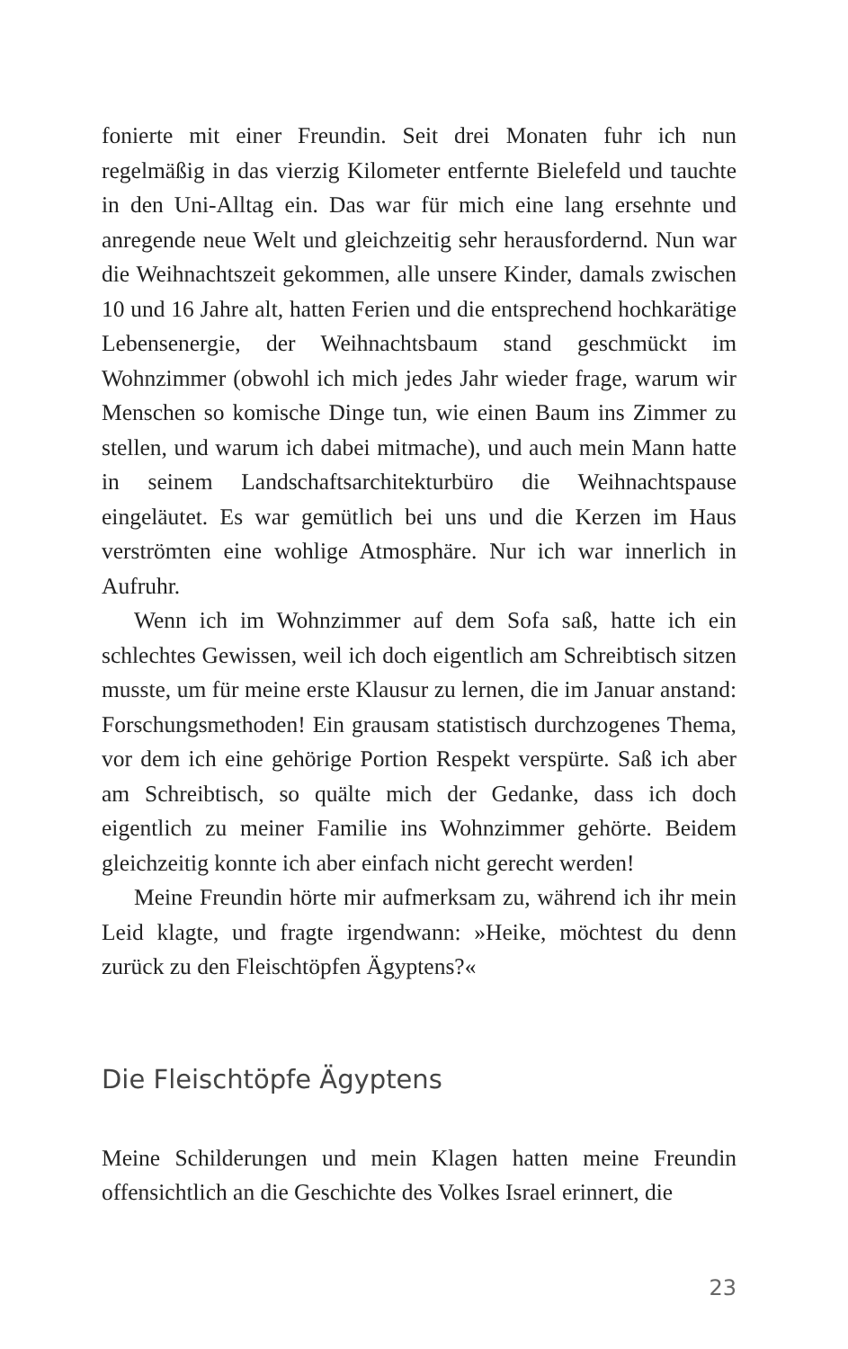fonierte mit einer Freundin. Seit drei Monaten fuhr ich nun regel­mäßig in das vierzig Kilometer entfernte Bielefeld und tauchte in den Uni-Alltag ein. Das war für mich eine lang ersehnte und anre­gende neue Welt und gleichzeitig sehr herausfordernd. Nun war die Weihnachtszeit gekommen, alle unsere Kinder, damals zwischen 10 und 16 Jahre alt, hatten Ferien und die entsprechend hochka­rätige Lebensenergie, der Weihnachtsbaum stand geschmückt im Wohnzimmer (obwohl ich mich jedes Jahr wieder frage, warum wir Menschen so komische Dinge tun, wie einen Baum ins Zimmer zu stellen, und warum ich dabei mitmache), und auch mein Mann hatte in seinem Landschaftsarchitekturbüro die Weihnachtspau­se eingeläutet. Es war gemütlich bei uns und die Kerzen im Haus verströmten eine wohlige Atmosphäre. Nur ich war innerlich in Aufruhr.
Wenn ich im Wohnzimmer auf dem Sofa saß, hatte ich ein schlechtes Gewissen, weil ich doch eigentlich am Schreibtisch sit­zen musste, um für meine erste Klausur zu lernen, die im Januar anstand: Forschungsmethoden! Ein grausam statistisch durchzoge­nes Thema, vor dem ich eine gehörige Portion Respekt verspürte. Saß ich aber am Schreibtisch, so quälte mich der Gedanke, dass ich doch eigentlich zu meiner Familie ins Wohnzimmer gehörte. Beidem gleichzeitig konnte ich aber einfach nicht gerecht werden!
Meine Freundin hörte mir aufmerksam zu, während ich ihr mein Leid klagte, und fragte irgendwann: »Heike, möchtest du denn zurück zu den Fleischtöpfen Ägyptens?«
Die Fleischtöpfe Ägyptens
Meine Schilderungen und mein Klagen hatten meine Freundin offensichtlich an die Geschichte des Volkes Israel erinnert, die
23